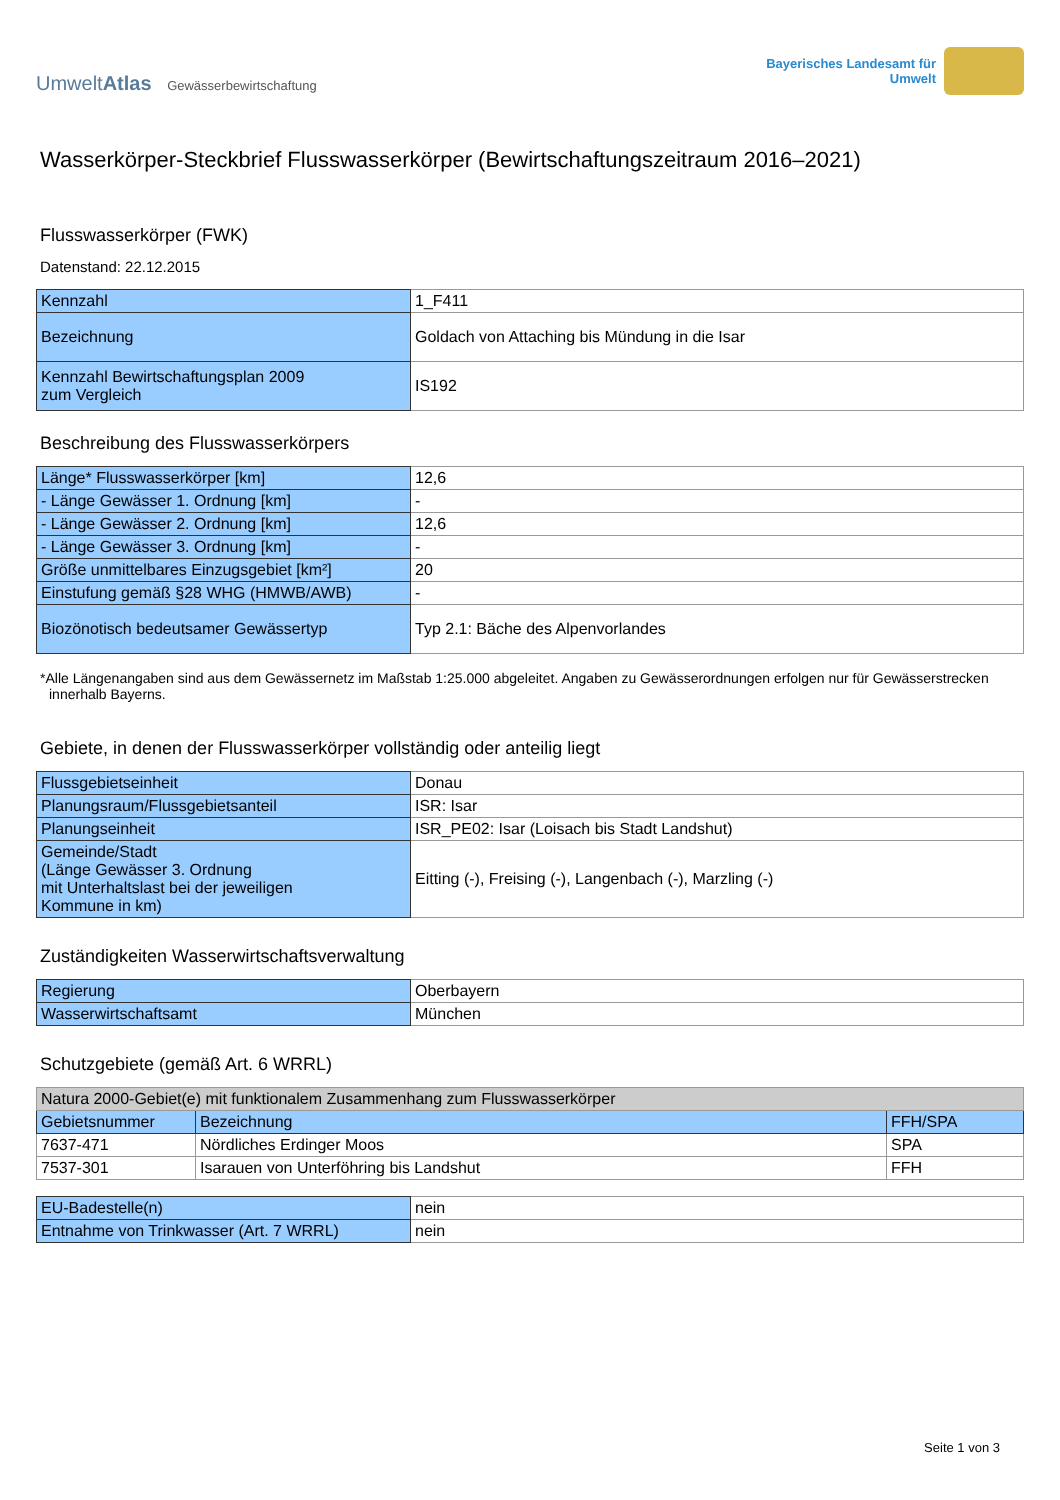UmweltAtlas Gewässerbewirtschaftung
Bayerisches Landesamt für
Umwelt
Wasserkörper-Steckbrief Flusswasserkörper (Bewirtschaftungszeitraum 2016–2021)
Flusswasserkörper (FWK)
Datenstand: 22.12.2015
| Kennzahl | 1_F411 |
| Bezeichnung | Goldach von Attaching bis Mündung in die Isar |
| Kennzahl Bewirtschaftungsplan 2009 zum Vergleich | IS192 |
Beschreibung des Flusswasserkörpers
| Länge* Flusswasserkörper [km] | 12,6 |
| - Länge Gewässer 1. Ordnung [km] | - |
| - Länge Gewässer 2. Ordnung [km] | 12,6 |
| - Länge Gewässer 3. Ordnung [km] | - |
| Größe unmittelbares Einzugsgebiet [km²] | 20 |
| Einstufung gemäß §28 WHG (HMWB/AWB) | - |
| Biozönotisch bedeutsamer Gewässertyp | Typ 2.1: Bäche des Alpenvorlandes |
*Alle Längenangaben sind aus dem Gewässernetz im Maßstab 1:25.000 abgeleitet. Angaben zu Gewässerordnungen erfolgen nur für Gewässerstrecken innerhalb Bayerns.
Gebiete, in denen der Flusswasserkörper vollständig oder anteilig liegt
| Flussgebietseinheit | Donau |
| Planungsraum/Flussgebietsanteil | ISR: Isar |
| Planungseinheit | ISR_PE02: Isar (Loisach bis Stadt Landshut) |
| Gemeinde/Stadt (Länge Gewässer 3. Ordnung mit Unterhaltslast bei der jeweiligen Kommune in km) | Eitting (-), Freising (-), Langenbach (-), Marzling (-) |
Zuständigkeiten Wasserwirtschaftsverwaltung
| Regierung | Oberbayern |
| Wasserwirtschaftsamt | München |
Schutzgebiete (gemäß Art. 6 WRRL)
| Natura 2000-Gebiet(e) mit funktionalem Zusammenhang zum Flusswasserkörper | | |
| --- | --- | --- |
| Gebietsnummer | Bezeichnung | FFH/SPA |
| 7637-471 | Nördliches Erdinger Moos | SPA |
| 7537-301 | Isarauen von Unterföhring bis Landshut | FFH |
| EU-Badestelle(n) | nein |
| Entnahme von Trinkwasser (Art. 7 WRRL) | nein |
Seite 1 von 3